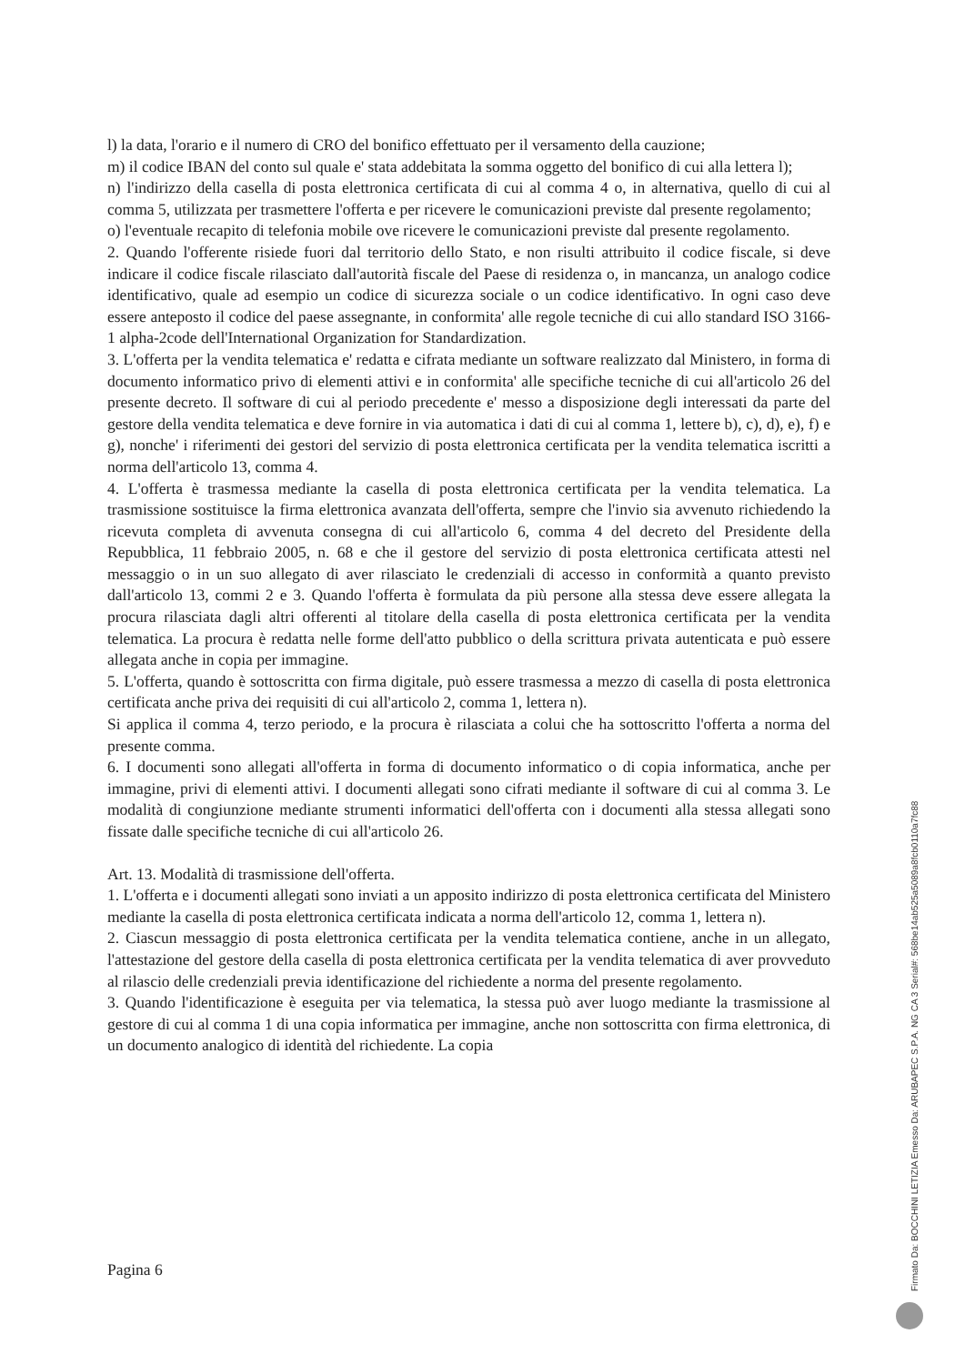l) la data, l'orario e il numero di CRO del bonifico effettuato per il versamento della cauzione;
m) il codice IBAN del conto sul quale e' stata addebitata la somma oggetto del bonifico di cui alla lettera l);
n) l'indirizzo della casella di posta elettronica certificata di cui al comma 4 o, in alternativa, quello di cui al comma 5, utilizzata per trasmettere l'offerta e per ricevere le comunicazioni previste dal presente regolamento;
o) l'eventuale recapito di telefonia mobile ove ricevere le comunicazioni previste dal presente regolamento.
2. Quando l'offerente risiede fuori dal territorio dello Stato, e non risulti attribuito il codice fiscale, si deve indicare il codice fiscale rilasciato dall'autorità fiscale del Paese di residenza o, in mancanza, un analogo codice identificativo, quale ad esempio un codice di sicurezza sociale o un codice identificativo. In ogni caso deve essere anteposto il codice del paese assegnante, in conformita' alle regole tecniche di cui allo standard ISO 3166-1 alpha-2code dell'International Organization for Standardization.
3. L'offerta per la vendita telematica e' redatta e cifrata mediante un software realizzato dal Ministero, in forma di documento informatico privo di elementi attivi e in conformita' alle specifiche tecniche di cui all'articolo 26 del presente decreto. Il software di cui al periodo precedente e' messo a disposizione degli interessati da parte del gestore della vendita telematica e deve fornire in via automatica i dati di cui al comma 1, lettere b), c), d), e), f) e g), nonche' i riferimenti dei gestori del servizio di posta elettronica certificata per la vendita telematica iscritti a norma dell'articolo 13, comma 4.
4. L'offerta è trasmessa mediante la casella di posta elettronica certificata per la vendita telematica. La trasmissione sostituisce la firma elettronica avanzata dell'offerta, sempre che l'invio sia avvenuto richiedendo la ricevuta completa di avvenuta consegna di cui all'articolo 6, comma 4 del decreto del Presidente della Repubblica, 11 febbraio 2005, n. 68 e che il gestore del servizio di posta elettronica certificata attesti nel messaggio o in un suo allegato di aver rilasciato le credenziali di accesso in conformità a quanto previsto dall'articolo 13, commi 2 e 3. Quando l'offerta è formulata da più persone alla stessa deve essere allegata la procura rilasciata dagli altri offerenti al titolare della casella di posta elettronica certificata per la vendita telematica. La procura è redatta nelle forme dell'atto pubblico o della scrittura privata autenticata e può essere allegata anche in copia per immagine.
5. L'offerta, quando è sottoscritta con firma digitale, può essere trasmessa a mezzo di casella di posta elettronica certificata anche priva dei requisiti di cui all'articolo 2, comma 1, lettera n).
Si applica il comma 4, terzo periodo, e la procura è rilasciata a colui che ha sottoscritto l'offerta a norma del presente comma.
6. I documenti sono allegati all'offerta in forma di documento informatico o di copia informatica, anche per immagine, privi di elementi attivi. I documenti allegati sono cifrati mediante il software di cui al comma 3. Le modalità di congiunzione mediante strumenti informatici dell'offerta con i documenti alla stessa allegati sono fissate dalle specifiche tecniche di cui all'articolo 26.
Art. 13. Modalità di trasmissione dell'offerta.
1. L'offerta e i documenti allegati sono inviati a un apposito indirizzo di posta elettronica certificata del Ministero mediante la casella di posta elettronica certificata indicata a norma dell'articolo 12, comma 1, lettera n).
2. Ciascun messaggio di posta elettronica certificata per la vendita telematica contiene, anche in un allegato, l'attestazione del gestore della casella di posta elettronica certificata per la vendita telematica di aver provveduto al rilascio delle credenziali previa identificazione del richiedente a norma del presente regolamento.
3. Quando l'identificazione è eseguita per via telematica, la stessa può aver luogo mediante la trasmissione al gestore di cui al comma 1 di una copia informatica per immagine, anche non sottoscritta con firma elettronica, di un documento analogico di identità del richiedente. La copia
Pagina 6
Firmato Da: BOCCHINI LETIZIA Emesso Da: ARUBAPEC S.P.A. NG CA 3 Serial#: 568be14ab525a5089a8fcb0110a7fc88